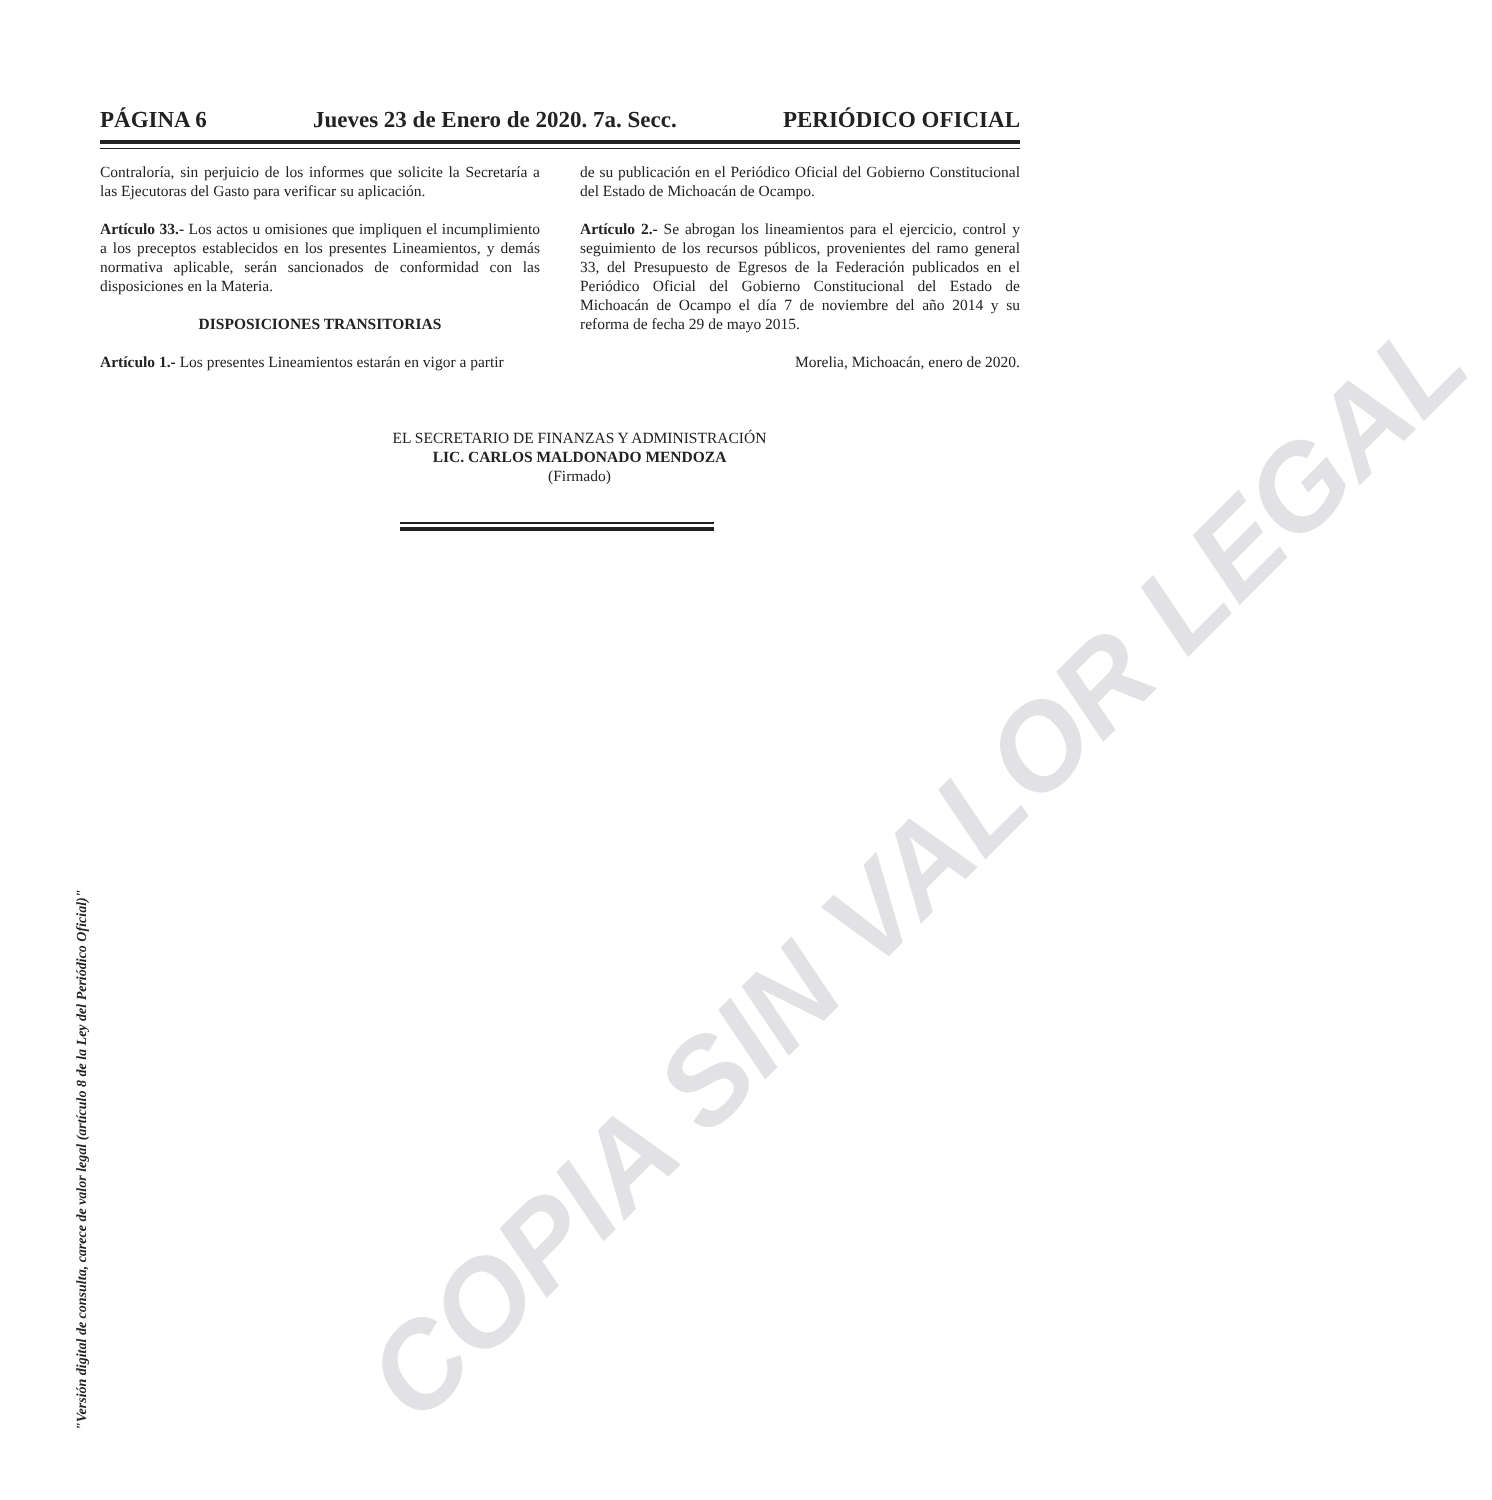PÁGINA 6 Jueves 23 de Enero de 2020. 7a. Secc. PERIÓDICO OFICIAL
Contraloría, sin perjuicio de los informes que solicite la Secretaría a las Ejecutoras del Gasto para verificar su aplicación.
Artículo 33.- Los actos u omisiones que impliquen el incumplimiento a los preceptos establecidos en los presentes Lineamientos, y demás normativa aplicable, serán sancionados de conformidad con las disposiciones en la Materia.
DISPOSICIONES TRANSITORIAS
Artículo 1.- Los presentes Lineamientos estarán en vigor a partir
de su publicación en el Periódico Oficial del Gobierno Constitucional del Estado de Michoacán de Ocampo.
Artículo 2.- Se abrogan los lineamientos para el ejercicio, control y seguimiento de los recursos públicos, provenientes del ramo general 33, del Presupuesto de Egresos de la Federación publicados en el Periódico Oficial del Gobierno Constitucional del Estado de Michoacán de Ocampo el día 7 de noviembre del año 2014 y su reforma de fecha 29 de mayo 2015.
Morelia, Michoacán, enero de 2020.
EL SECRETARIO DE FINANZAS Y ADMINISTRACIÓN
LIC. CARLOS MALDONADO MENDOZA
(Firmado)
"Versión digital de consulta, carece de valor legal (artículo 8 de la Ley del Periódico Oficial)"
COPIA SIN VALOR LEGAL